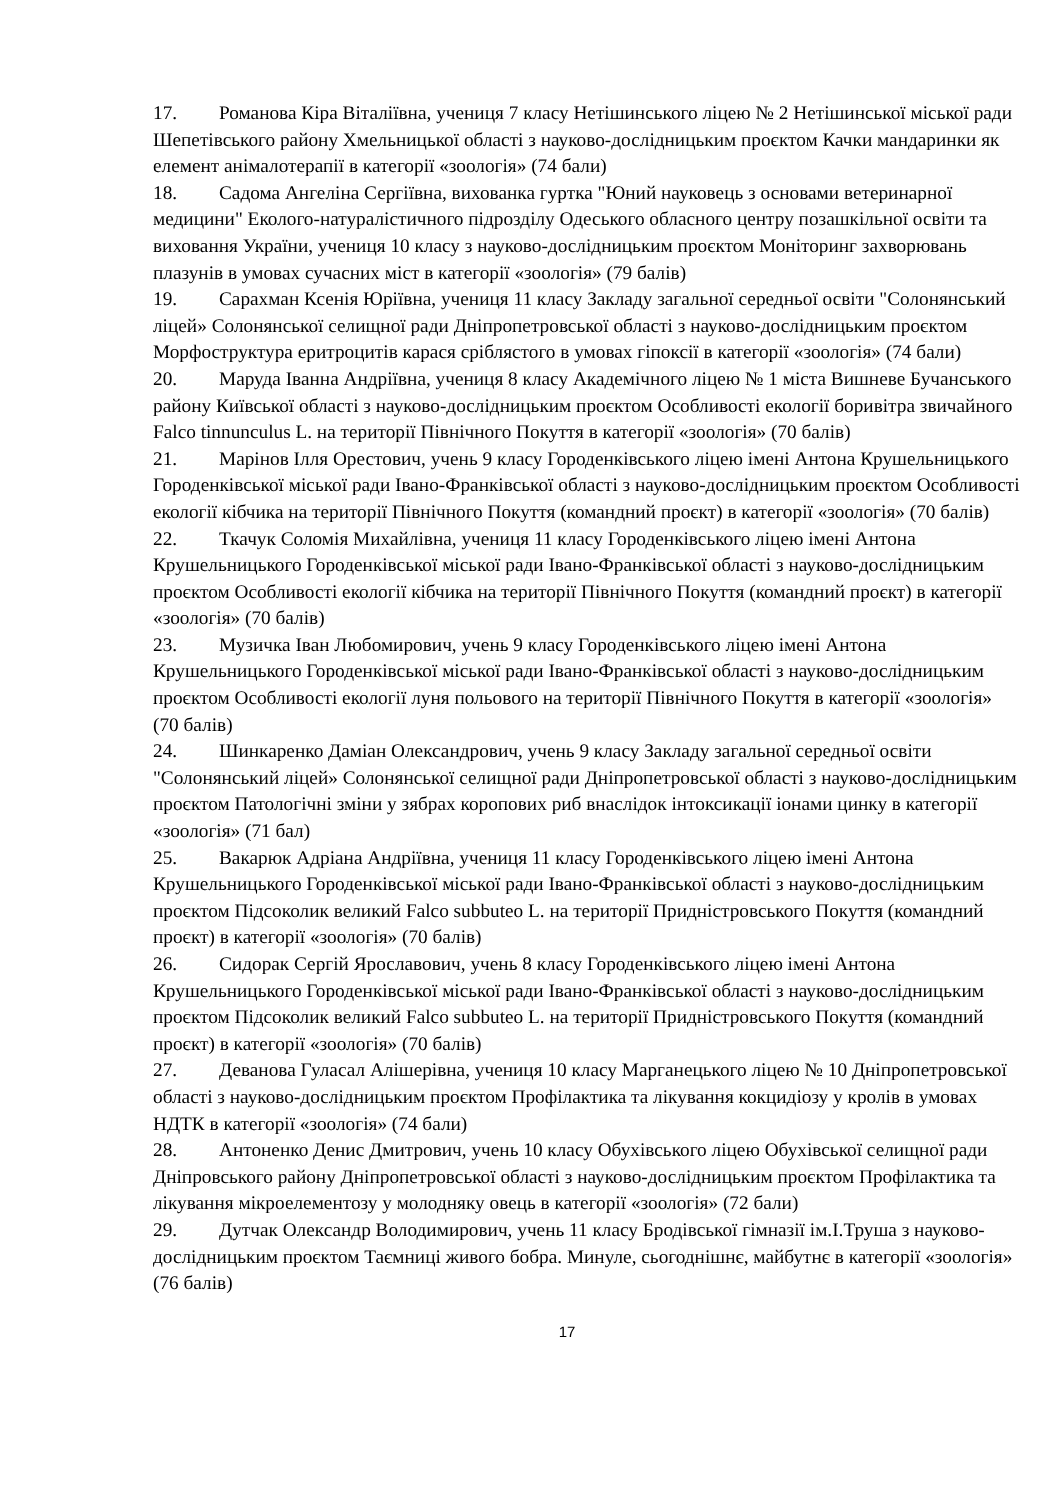17. Романова Кіра Віталіївна, учениця 7 класу Нетішинського ліцею № 2 Нетішинської міської ради Шепетівського району Хмельницької області з науково-дослідницьким проєктом Качки мандаринки як елемент анімалотерапії в категорії «зоологія» (74 бали)
18. Садома Ангеліна Сергіївна, вихованка гуртка "Юний науковець з основами ветеринарної медицини" Еколого-натуралістичного підрозділу Одеського обласного центру позашкільної освіти та виховання України, учениця 10 класу з науково-дослідницьким проєктом Моніторинг захворювань плазунів в умовах сучасних міст в категорії «зоологія» (79 балів)
19. Сарахман Ксенія Юріївна, учениця 11 класу Закладу загальної середньої освіти "Солонянський ліцей» Солонянської селищної ради Дніпропетровської області з науково-дослідницьким проєктом Морфоструктура еритроцитів карася сріблястого в умовах гіпоксії в категорії «зоологія» (74 бали)
20. Маруда Іванна Андріївна, учениця 8 класу Академічного ліцею № 1 міста Вишневе Бучанського району Київської області з науково-дослідницьким проєктом Особливості екології боривітра звичайного Falco tinnunculus L. на території Північного Покуття в категорії «зоологія» (70 балів)
21. Марінов Ілля Орестович, учень 9 класу Городенківського ліцею імені Антона Крушельницького Городенківської міської ради Івано-Франківської області з науково-дослідницьким проєктом Особливості екології кібчика на території Північного Покуття (командний проєкт) в категорії «зоологія» (70 балів)
22. Ткачук Соломія Михайлівна, учениця 11 класу Городенківського ліцею імені Антона Крушельницького Городенківської міської ради Івано-Франківської області з науково-дослідницьким проєктом Особливості екології кібчика на території Північного Покуття (командний проєкт) в категорії «зоологія» (70 балів)
23. Музичка Іван Любомирович, учень 9 класу Городенківського ліцею імені Антона Крушельницького Городенківської міської ради Івано-Франківської області з науково-дослідницьким проєктом Особливості екології луня польового на території Північного Покуття в категорії «зоологія» (70 балів)
24. Шинкаренко Даміан Олександрович, учень 9 класу Закладу загальної середньої освіти "Солонянський ліцей» Солонянської селищної ради Дніпропетровської області з науково-дослідницьким проєктом Патологічні зміни у зябрах коропових риб внаслідок інтоксикації іонами цинку в категорії «зоологія» (71 бал)
25. Вакарюк Адріана Андріївна, учениця 11 класу Городенківського ліцею імені Антона Крушельницького Городенківської міської ради Івано-Франківської області з науково-дослідницьким проєктом Підсоколик великий Falco subbuteo L. на території Придністровського Покуття (командний проєкт) в категорії «зоологія» (70 балів)
26. Сидорак Сергій Ярославович, учень 8 класу Городенківського ліцею імені Антона Крушельницького Городенківської міської ради Івано-Франківської області з науково-дослідницьким проєктом Підсоколик великий Falco subbuteo L. на території Придністровського Покуття (командний проєкт) в категорії «зоологія» (70 балів)
27. Деванова Гуласал Алішерівна, учениця 10 класу Марганецького ліцею № 10 Дніпропетровської області з науково-дослідницьким проєктом Профілактика та лікування кокцидіозу у кролів в умовах НДТК в категорії «зоологія» (74 бали)
28. Антоненко Денис Дмитрович, учень 10 класу Обухівського ліцею Обухівської селищної ради Дніпровського району Дніпропетровської області з науково-дослідницьким проєктом Профілактика та лікування мікроелементозу у молодняку овець в категорії «зоологія» (72 бали)
29. Дутчак Олександр Володимирович, учень 11 класу Бродівської гімназії ім.І.Труша з науково-дослідницьким проєктом Таємниці живого бобра. Минуле, сьогоднішнє, майбутнє в категорії «зоологія» (76 балів)
17